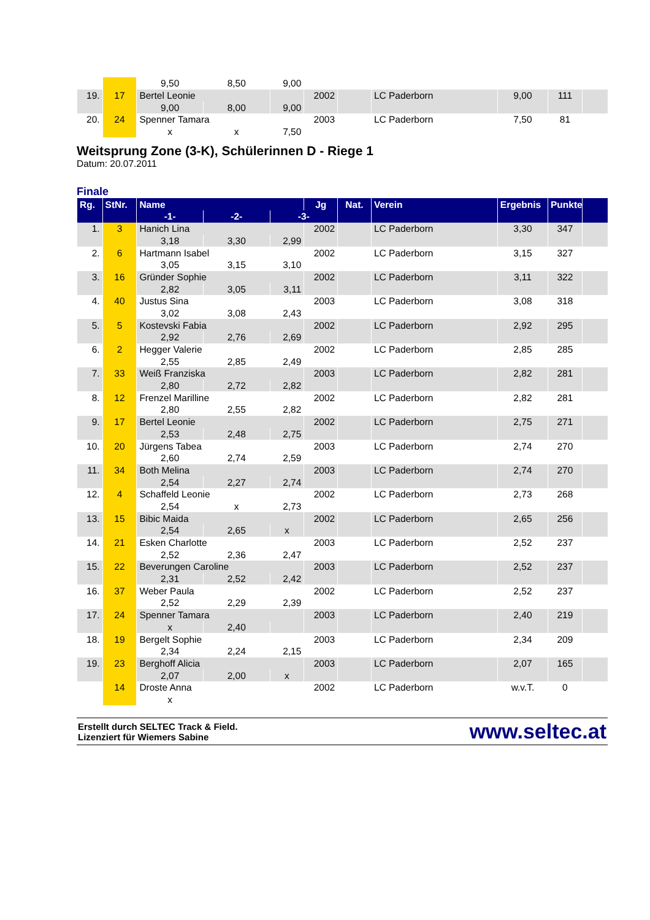| | | 9,50 | 8,50 | 9,00 | | | | | | |
| 19. | 17 | Bertel Leonie | | | 2002 | | LC Paderborn | 9,00 | 111 | |
| | | 9,00 | 8,00 | 9,00 | | | | | | |
| 20. | 24 | Spenner Tamara | | | 2003 | | LC Paderborn | 7,50 | 81 | |
| | | x | x | 7,50 | | | | | | |
Weitsprung Zone (3-K), Schülerinnen D - Riege 1
Datum: 20.07.2011
Finale
| Rg. | StNr. | Name | | | Jg | Nat. | Verein | Ergebnis | Punkte | |
| --- | --- | --- | --- | --- | --- | --- | --- | --- | --- | --- |
| | | -1- | -2- | -3- | | | | | | |
| 1. | 3 | Hanich Lina | | | 2002 | | LC Paderborn | 3,30 | 347 | |
| | | 3,18 | 3,30 | 2,99 | | | | | | |
| 2. | 6 | Hartmann Isabel | | | 2002 | | LC Paderborn | 3,15 | 327 | |
| | | 3,05 | 3,15 | 3,10 | | | | | | |
| 3. | 16 | Gründer Sophie | | | 2002 | | LC Paderborn | 3,11 | 322 | |
| | | 2,82 | 3,05 | 3,11 | | | | | | |
| 4. | 40 | Justus Sina | | | 2003 | | LC Paderborn | 3,08 | 318 | |
| | | 3,02 | 3,08 | 2,43 | | | | | | |
| 5. | 5 | Kostevski Fabia | | | 2002 | | LC Paderborn | 2,92 | 295 | |
| | | 2,92 | 2,76 | 2,69 | | | | | | |
| 6. | 2 | Hegger Valerie | | | 2002 | | LC Paderborn | 2,85 | 285 | |
| | | 2,55 | 2,85 | 2,49 | | | | | | |
| 7. | 33 | Weiß Franziska | | | 2003 | | LC Paderborn | 2,82 | 281 | |
| | | 2,80 | 2,72 | 2,82 | | | | | | |
| 8. | 12 | Frenzel Marilline | | | 2002 | | LC Paderborn | 2,82 | 281 | |
| | | 2,80 | 2,55 | 2,82 | | | | | | |
| 9. | 17 | Bertel Leonie | | | 2002 | | LC Paderborn | 2,75 | 271 | |
| | | 2,53 | 2,48 | 2,75 | | | | | | |
| 10. | 20 | Jürgens Tabea | | | 2003 | | LC Paderborn | 2,74 | 270 | |
| | | 2,60 | 2,74 | 2,59 | | | | | | |
| 11. | 34 | Both Melina | | | 2003 | | LC Paderborn | 2,74 | 270 | |
| | | 2,54 | 2,27 | 2,74 | | | | | | |
| 12. | 4 | Schaffeld Leonie | | | 2002 | | LC Paderborn | 2,73 | 268 | |
| | | 2,54 | x | 2,73 | | | | | | |
| 13. | 15 | Bibic Maida | | | 2002 | | LC Paderborn | 2,65 | 256 | |
| | | 2,54 | 2,65 | x | | | | | | |
| 14. | 21 | Esken Charlotte | | | 2003 | | LC Paderborn | 2,52 | 237 | |
| | | 2,52 | 2,36 | 2,47 | | | | | | |
| 15. | 22 | Beverungen Caroline | | | 2003 | | LC Paderborn | 2,52 | 237 | |
| | | 2,31 | 2,52 | 2,42 | | | | | | |
| 16. | 37 | Weber Paula | | | 2002 | | LC Paderborn | 2,52 | 237 | |
| | | 2,52 | 2,29 | 2,39 | | | | | | |
| 17. | 24 | Spenner Tamara | | | 2003 | | LC Paderborn | 2,40 | 219 | |
| | | x | 2,40 | | | | | | | |
| 18. | 19 | Bergelt Sophie | | | 2003 | | LC Paderborn | 2,34 | 209 | |
| | | 2,34 | 2,24 | 2,15 | | | | | | |
| 19. | 23 | Berghoff Alicia | | | 2003 | | LC Paderborn | 2,07 | 165 | |
| | | 2,07 | 2,00 | x | | | | | | |
| | 14 | Droste Anna | | | 2002 | | LC Paderborn | w.v.T. | 0 | |
| | | x | | | | | | | | |
Erstellt durch SELTEC Track & Field.
Lizenziert für Wiemers Sabine
www.seltec.at